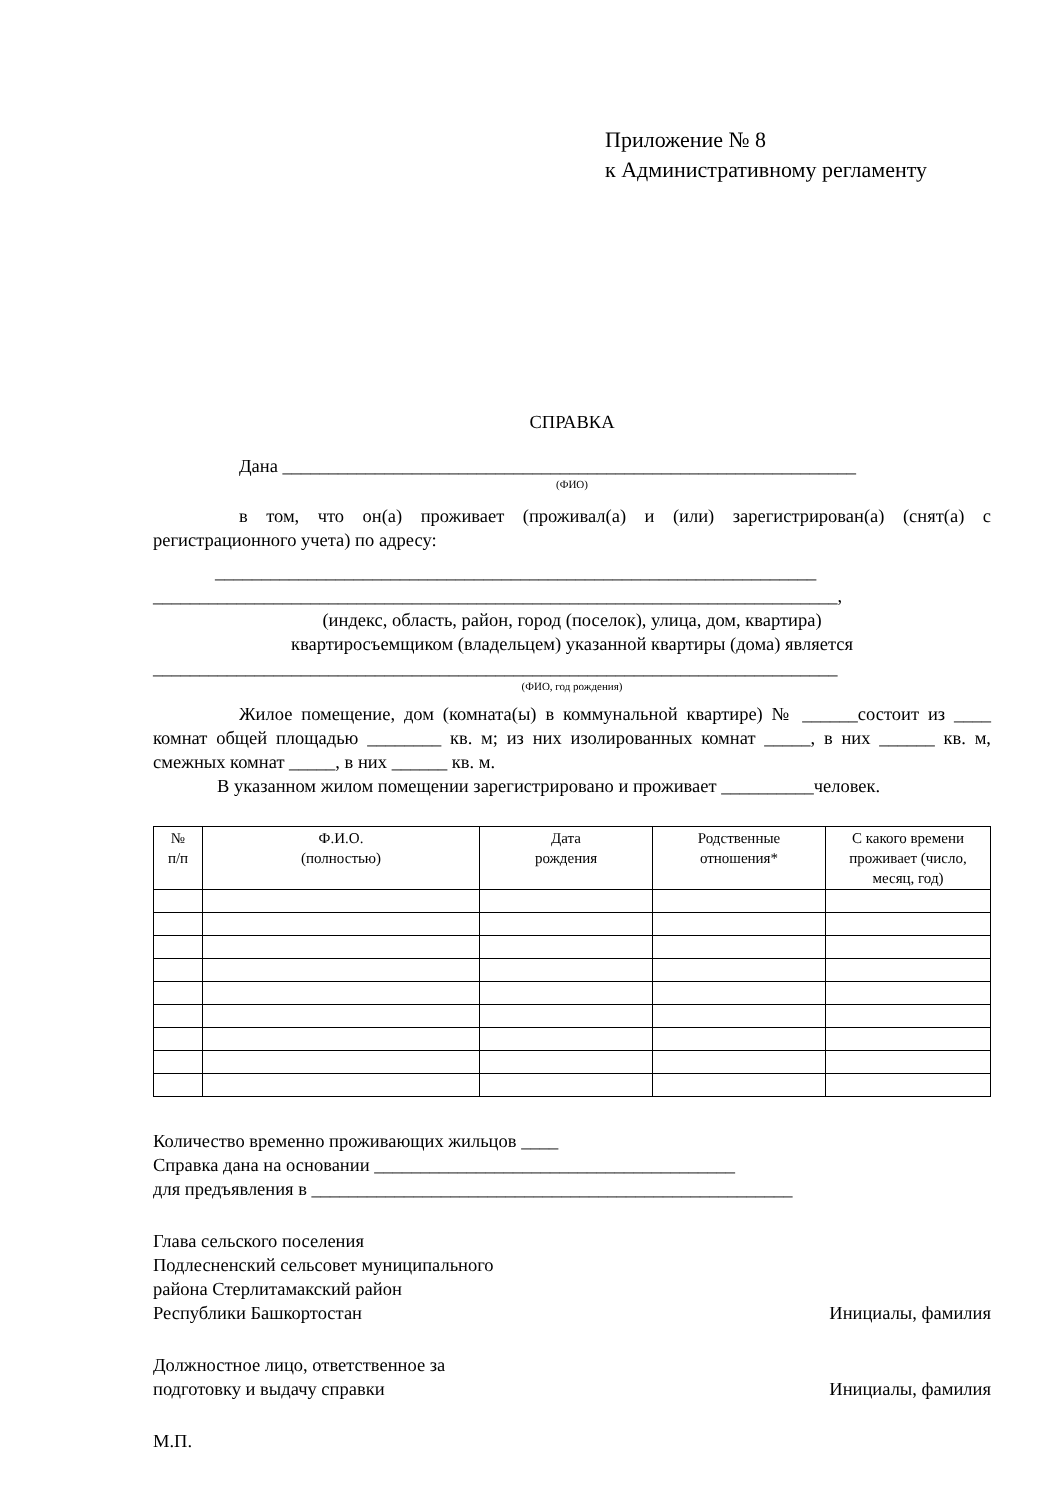Приложение № 8
к Административному регламенту
СПРАВКА
Дана ______________________________________________________________
(ФИО)
в том, что он(а) проживает (проживал(а) и (или) зарегистрирован(а) (снят(а) с регистрационного учета) по адресу:
_________________________________________________________________
__________________________________________________________________________,
(индекс, область, район, город (поселок), улица, дом, квартира)
квартиросъемщиком (владельцем) указанной квартиры (дома) является
__________________________________________________________________________
(ФИО, год рождения)
Жилое помещение, дом (комната(ы) в коммунальной квартире) № ______состоит из ____ комнат общей площадью ________ кв. м; из них изолированных комнат _____, в них ______ кв. м, смежных комнат _____, в них ______ кв. м.
В указанном жилом помещении зарегистрировано и проживает __________человек.
| № п/п | Ф.И.О. (полностью) | Дата рождения | Родственные отношения* | С какого времени проживает (число, месяц, год) |
| --- | --- | --- | --- | --- |
Количество временно проживающих жильцов ____
Справка дана на основании _______________________________________
для предъявления в ____________________________________________________
Глава сельского поселения
Подлесненский сельсовет муниципального
района Стерлитамакский район
Республики Башкортостан Инициалы, фамилия
Должностное лицо, ответственное за
подготовку и выдачу справки Инициалы, фамилия
М.П.